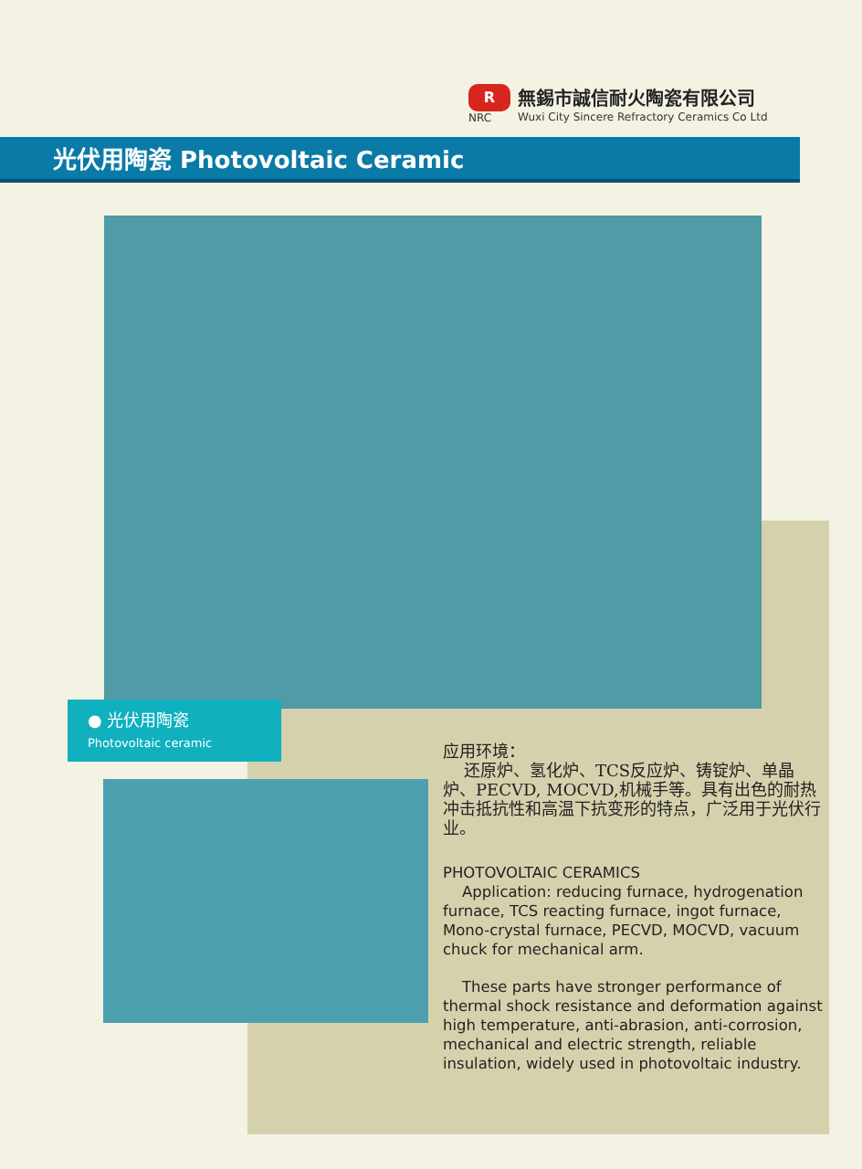R
NRC
無錫市誠信耐火陶瓷有限公司
Wuxi City Sincere Refractory Ceramics Co Ltd
光伏用陶瓷 Photovoltaic Ceramic
● 光伏用陶瓷
Photovoltaic ceramic
应用环境：
还原炉、氢化炉、TCS反应炉、铸锭炉、单晶炉、PECVD, MOCVD,机械手等。具有出色的耐热冲击抵抗性和高温下抗变形的特点，广泛用于光伏行业。
PHOTOVOLTAIC CERAMICS
Application: reducing furnace, hydrogenation furnace, TCS reacting furnace, ingot furnace, Mono-crystal furnace, PECVD, MOCVD, vacuum chuck for mechanical arm.
These parts have stronger performance of thermal shock resistance and deformation against high temperature, anti-abrasion, anti-corrosion, mechanical and electric strength, reliable insulation, widely used in photovoltaic industry.